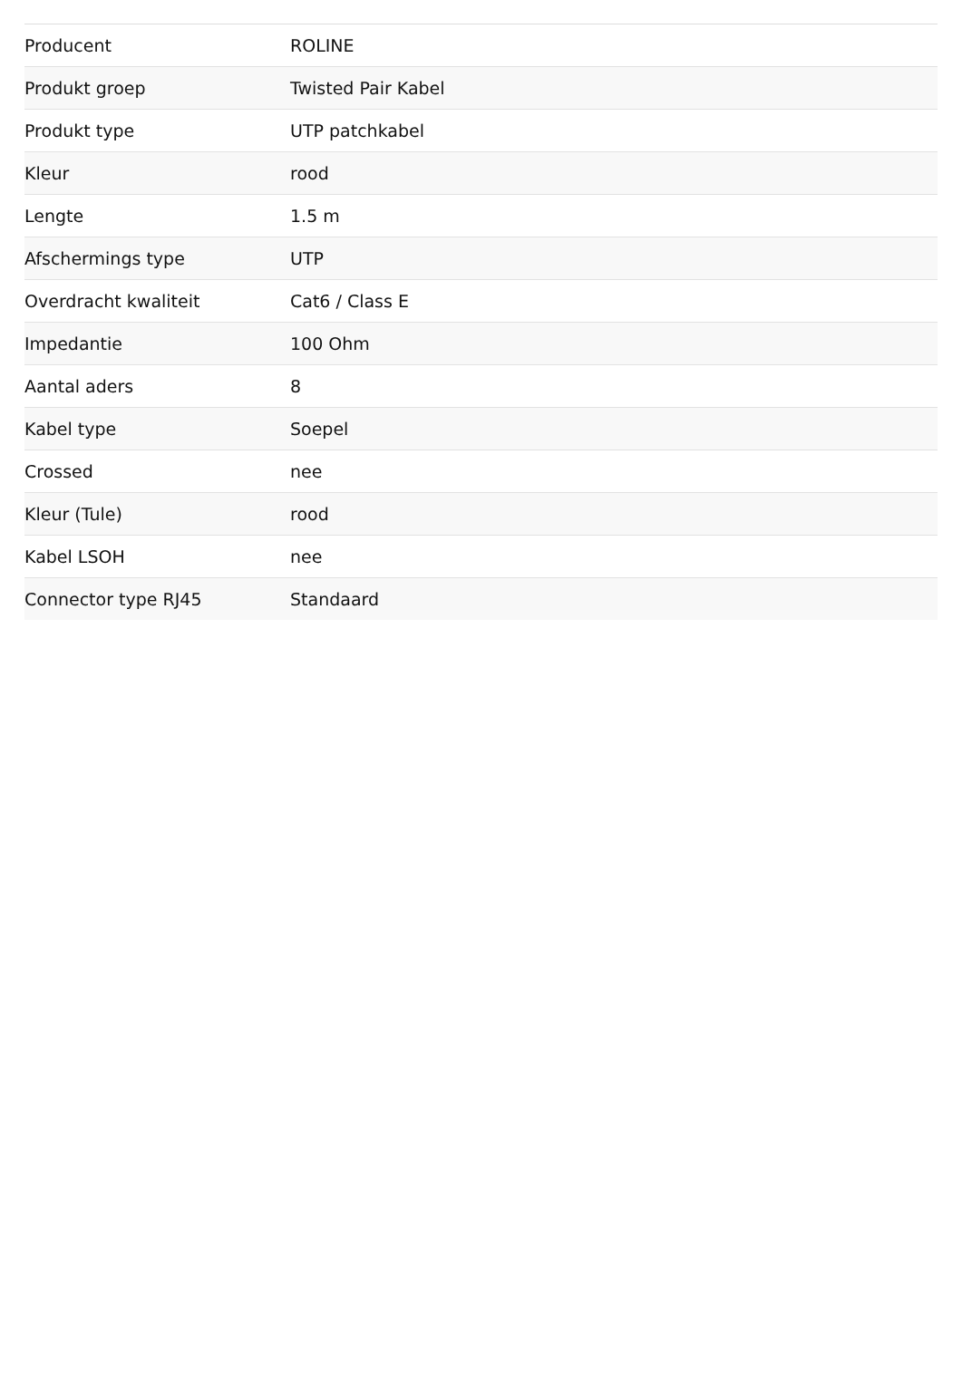| Producent | ROLINE |
| Produkt groep | Twisted Pair Kabel |
| Produkt type | UTP patchkabel |
| Kleur | rood |
| Lengte | 1.5 m |
| Afschermings type | UTP |
| Overdracht kwaliteit | Cat6 / Class E |
| Impedantie | 100 Ohm |
| Aantal aders | 8 |
| Kabel type | Soepel |
| Crossed | nee |
| Kleur (Tule) | rood |
| Kabel LSOH | nee |
| Connector type RJ45 | Standaard |